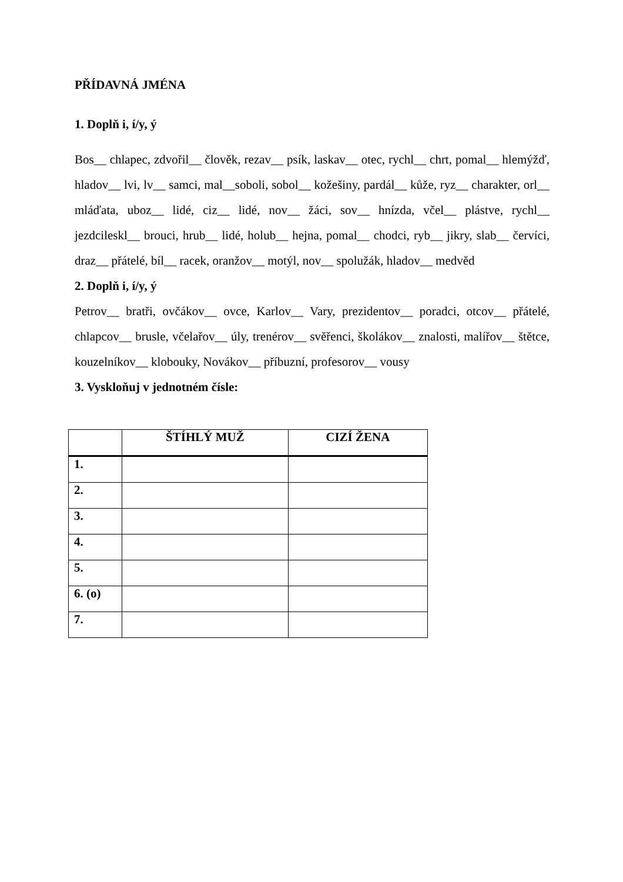PŘÍDAVNÁ JMÉNA
1. Doplň i, í/y, ý
Bos__ chlapec, zdvořil__ člověk, rezav__ psík, laskav__ otec, rychl__ chrt, pomal__ hlemýžď, hladov__ lvi, lv__ samci, mal__soboli, sobol__ kožešiny, pardál__ kůže, ryz__ charakter, orl__ mláďata, uboz__ lidé, ciz__ lidé, nov__ žáci, sov__ hnízda, včel__ plástve, rychl__ jezdcileskl__ brouci, hrub__ lidé, holub__ hejna, pomal__ chodci, ryb__ jikry, slab__ červíci, draz__ přátelé, bíl__ racek, oranžov__ motýl, nov__ spolužák, hladov__ medvěd
2. Doplň i, í/y, ý
Petrov__ bratři, ovčákov__ ovce, Karlov__ Vary, prezidentov__ poradci, otcov__ přátelé, chlapcov__ brusle, včelařov__ úly, trenérov__ svěřenci, školákov__ znalosti, malířov__ štětce, kouzelníkov__ klobouky, Novákov__ příbuzní, profesorov__ vousy
3. Vyskloňuj v jednotném čísle:
| | ŠTÍHLÝ MUŽ | CIZÍ ŽENA |
| --- | --- | --- |
| 1. | | |
| 2. | | |
| 3. | | |
| 4. | | |
| 5. | | |
| 6. (o) | | |
| 7. | | |